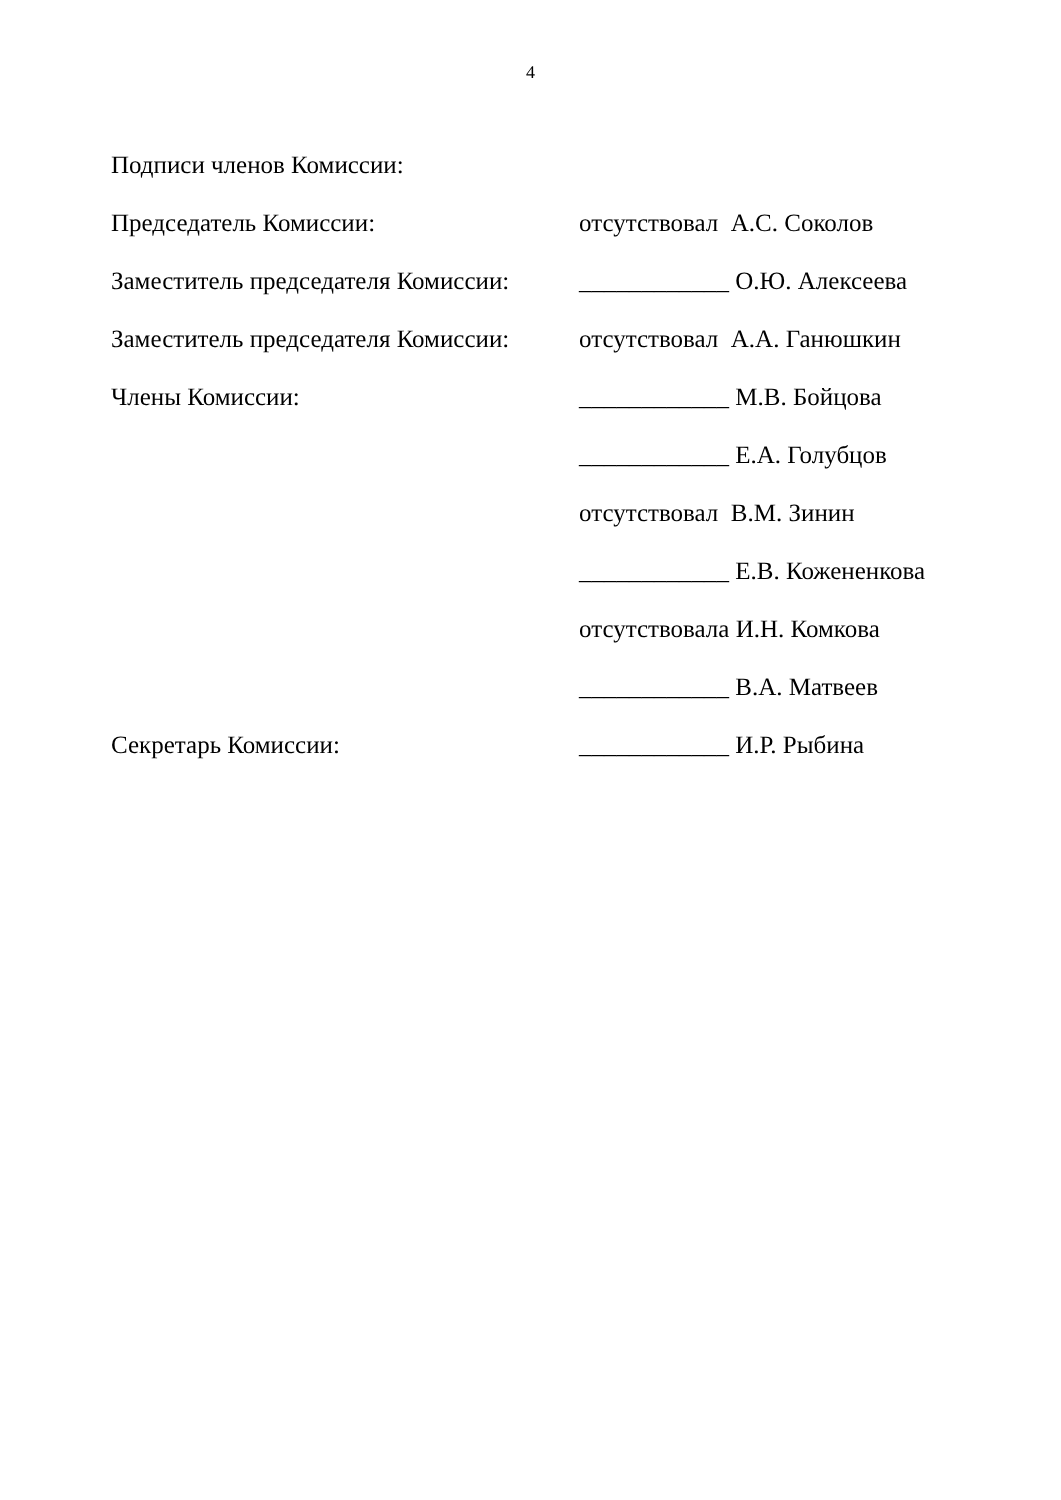4
Подписи членов Комиссии:
Председатель Комиссии: отсутствовал А.С. Соколов
Заместитель председателя Комиссии:
____________ О.Ю. Алексеева
Заместитель председателя Комиссии:
отсутствовал А.А. Ганюшкин
Члены Комиссии: ____________ М.В. Бойцова
____________ Е.А. Голубцов
отсутствовал В.М. Зинин
____________ Е.В. Кожененкова
отсутствовала И.Н. Комкова
____________ В.А. Матвеев
Секретарь Комиссии: ____________ И.Р. Рыбина